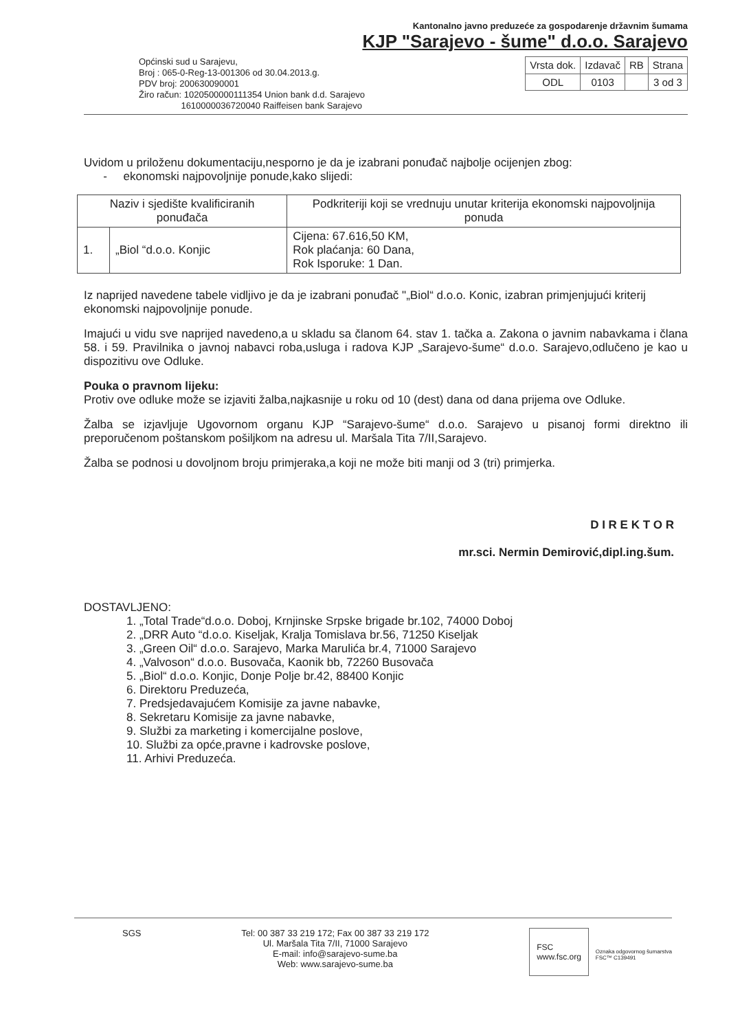Kantonalno javno preduzeće za gospodarenje državnim šumama
KJP "Sarajevo - šume" d.o.o. Sarajevo
Općinski sud u Sarajevu,
Broj : 065-0-Reg-13-001306 od 30.04.2013.g.
PDV broj: 200630090001
Žiro račun: 1020500000111354 Union bank d.d. Sarajevo
1610000036720040 Raiffeisen bank Sarajevo
| Vrsta dok. | Izdavač | RB | Strana |
| ODL | 0103 | | 3 od 3 |
Uvidom u priloženu dokumentaciju,nesporno je da je izabrani ponuđač najbolje ocijenjen zbog:
- ekonomski najpovoljnije ponude,kako slijedi:
| Naziv i sjedište kvalificiranih ponuđača | | Podkriteriji koji se vrednuju unutar kriterija ekonomski najpovoljnija ponuda |
| --- | --- | --- |
| 1. | „Biol “d.o.o. Konjic | Cijena: 67.616,50 KM, Rok plaćanja: 60 Dana, Rok Isporuke: 1 Dan. |
Iz naprijed navedene tabele vidljivo je da je izabrani ponuđač "„Biol“ d.o.o. Konic, izabran primjenjujući kriterij ekonomski najpovoljnije ponude.
Imajući u vidu sve naprijed navedeno,a u skladu sa članom 64. stav 1. tačka a. Zakona o javnim nabavkama i člana 58. i 59. Pravilnika o javnoj nabavci roba,usluga i radova KJP „Sarajevo-šume“ d.o.o. Sarajevo,odlučeno je kao u dispozitivu ove Odluke.
Pouka o pravnom lijeku:
Protiv ove odluke može se izjaviti žalba,najkasnije u roku od 10 (dest) dana od dana prijema ove Odluke.
Žalba se izjavljuje Ugovornom organu KJP “Sarajevo-šume“ d.o.o. Sarajevo u pisanoj formi direktno ili preporučenom poštanskom pošiljkom na adresu ul. Maršala Tita 7/II,Sarajevo.
Žalba se podnosi u dovoljnom broju primjeraka,a koji ne može biti manji od 3 (tri) primjerka.
D I R E K T O R
mr.sci. Nermin Demirović,dipl.ing.šum.
DOSTAVLJENO:
1. „Total Trade“d.o.o. Doboj, Krnjinske Srpske brigade br.102, 74000 Doboj
2. „DRR Auto “d.o.o. Kiseljak, Kralja Tomislava br.56, 71250 Kiseljak
3. „Green Oil“ d.o.o. Sarajevo, Marka Marulića br.4, 71000 Sarajevo
4. „Valvoson“ d.o.o. Busovača, Kaonik bb, 72260 Busovača
5. „Biol“ d.o.o. Konjic, Donje Polje br.42, 88400 Konjic
6. Direktoru Preduzeća,
7. Predsjedavajućem Komisije za javne nabavke,
8. Sekretaru Komisije za javne nabavke,
9. Službi za marketing i komercijalne poslove,
10. Službi za opće,pravne i kadrovske poslove,
11. Arhivi Preduzeća.
SGS Tel: 00 387 33 219 172; Fax 00 387 33 219 172
Ul. Maršala Tita 7/II, 71000 Sarajevo
E-mail: info@sarajevo-sume.ba
Web: www.sarajevo-sume.ba
FSC
www.fsc.org
Oznaka odgovornog šumarstva
FSC™ C139491